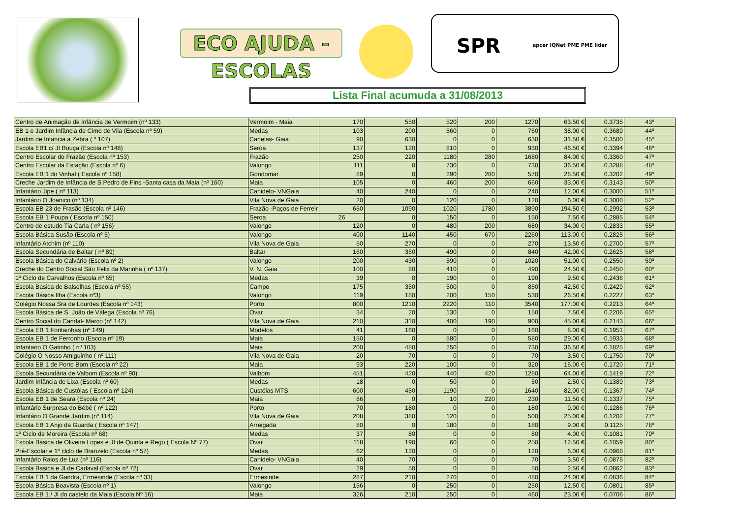ECO AJUDA - ESCOLAS
SPR apcer IQNet PME PME lider
Lista Final acumuda a 31/08/2013
| Centro de Animação de Infância de Vermoim (nº 133) | Vermoim - Maia | 170 | 550 | 520 | 200 | 1270 | 63.50 € | 0.3735 | 43º |
| EB 1 e Jardim Infância de Cimo de Vila (Escola nº 59) | Medas | 103 | 200 | 560 | 0 | 760 | 38.00 € | 0.3689 | 44º |
| Jardim de Infancia a Zebra ( º 107) | Canelas- Gaia | 90 | 630 | 0 | 0 | 630 | 31.50 € | 0.3500 | 45º |
| Escola EB1 c/ JI Bouça (Escola nº 148) | Seroa | 137 | 120 | 810 | 0 | 930 | 46.50 € | 0.3394 | 46º |
| Centro Escolar do Frazão (Escola nº 153) | Frazão | 250 | 220 | 1180 | 280 | 1680 | 84.00 € | 0.3360 | 47º |
| Centro Escolar da Estação (Escola nº 6) | Valongo | 111 | 0 | 730 | 0 | 730 | 36.50 € | 0.3288 | 48º |
| Escola EB 1 do Vinhal ( Escola nº 158) | Gondomar | 89 | 0 | 290 | 280 | 570 | 28.50 € | 0.3202 | 49º |
| Creche Jardim de Infância de S.Pedro de Fins -Santa casa da Maia (nº 160) | Maia | 105 | 0 | 460 | 200 | 660 | 33.00 € | 0.3143 | 50º |
| Infantário Jipe ( nº 113) | Canidelo- VNGaia | 40 | 240 | 0 | 0 | 240 | 12.00 € | 0.3000 | 51º |
| Infantário O Joanico (nº 134) | Vila Nova de Gaia | 20 | 0 | 120 | 0 | 120 | 6.00 € | 0.3000 | 52º |
| Escola EB 23 de Frasão (Escola nº 146) | Frazão -Paços de Ferreir | 650 | 1090 | 1020 | 1780 | 3890 | 194.50 € | 0.2992 | 53º |
| Escola EB 1 Poupa ( Escola nº 150) | Seroa | 26 | 0 | 150 | 0 | 150 | 7.50 € | 0.2885 | 54º |
| Centro de estudo Tia Carla ( nº 156) | Valongo | 120 | 0 | 480 | 200 | 680 | 34.00 € | 0.2833 | 55º |
| Escola Básica Susão (Escola nº 5) | Valongo | 400 | 1140 | 450 | 670 | 2260 | 113.00 € | 0.2825 | 56º |
| Infantário Atchim (nº 110) | Vila Nova de Gaia | 50 | 270 | 0 | 0 | 270 | 13.50 € | 0.2700 | 57º |
| Escola Secundária de Baltar ( nº 89) | Baltar | 160 | 350 | 490 | 0 | 840 | 42.00 € | 0.2625 | 58º |
| Escola Básica do Calvário (Escola nº 2) | Valongo | 200 | 430 | 590 | 0 | 1020 | 51.00 € | 0.2550 | 59º |
| Creche do Centro Social São Felix da Marinha ( nº 137) | V. N. Gaia | 100 | 80 | 410 | 0 | 490 | 24.50 € | 0.2450 | 60º |
| 1º Ciclo de Carvalhos (Escola nº 65) | Medas | 39 | 0 | 190 | 0 | 190 | 9.50 € | 0.2436 | 61º |
| Escola Basica de Balselhas (Escola nº 55) | Campo | 175 | 350 | 500 | 0 | 850 | 42.50 € | 0.2429 | 62º |
| Escola Básica Ilha (Escola nº3) | Valongo | 119 | 180 | 200 | 150 | 530 | 26.50 € | 0.2227 | 63º |
| Colégio Nossa Sra de Lourdes (Escola nº 143) | Porto | 800 | 1210 | 2220 | 110 | 3540 | 177.00 € | 0.2213 | 64º |
| Escola Básica de S. João de Válega (Escola nº 76) | Ovar | 34 | 20 | 130 | 0 | 150 | 7.50 € | 0.2206 | 65º |
| Centro Social do Candal- Marco (nº 142) | Vila Nova de Gaia | 210 | 310 | 400 | 190 | 900 | 45.00 € | 0.2143 | 66º |
| Escola EB 1 Fontainhas (nº 149) | Modelos | 41 | 160 | 0 | 0 | 160 | 8.00 € | 0.1951 | 67º |
| Escola EB 1 de Ferronho (Escola nº 19) | Maia | 150 | 0 | 580 | 0 | 580 | 29.00 € | 0.1933 | 68º |
| Infantario O Gatinho ( nº 103) | Maia | 200 | 480 | 250 | 0 | 730 | 36.50 € | 0.1825 | 69º |
| Colégio O Nosso Amiguinho ( nº 111) | Vila Nova de Gaia | 20 | 70 | 0 | 0 | 70 | 3.50 € | 0.1750 | 70º |
| Escola EB 1 de Porto Bom (Escola nº 22) | Maia | 93 | 220 | 100 | 0 | 320 | 16.00 € | 0.1720 | 71º |
| Escola Secundária de Valbom (Escola nº 90) | Valbom | 451 | 420 | 440 | 420 | 1280 | 64.00 € | 0.1419 | 72º |
| Jardim Infância de Lixa (Escola nº 60) | Medas | 18 | 0 | 50 | 0 | 50 | 2.50 € | 0.1389 | 73º |
| Escola Básica de Custóias ( Escola nº 124) | Custóias MTS | 600 | 450 | 1190 | 0 | 1640 | 82.00 € | 0.1367 | 74º |
| Escola EB 1 de Seara (Escola nº 24) | Maia | 86 | 0 | 10 | 220 | 230 | 11.50 € | 0.1337 | 75º |
| Infantário Surpresa do Bébé ( nº 122) | Porto | 70 | 180 | 0 | 0 | 180 | 9.00 € | 0.1286 | 76º |
| Infantário O Grande Jardim (nº 114) | Vila Nova de Gaia | 208 | 380 | 120 | 0 | 500 | 25.00 € | 0.1202 | 77º |
| Escola EB 1 Anjo da Guarda ( Escola nº 147) | Arreigada | 80 | 0 | 180 | 0 | 180 | 9.00 € | 0.1125 | 78º |
| 1º Ciclo de Moreira (Escola nº 68) | Medas | 37 | 80 | 0 | 0 | 80 | 4.00 € | 0.1081 | 79º |
| Escola Básica de Oliveira Lopes e JI de Quinta e Rego ( Escola Nº 77) | Ovar | 118 | 190 | 60 | 0 | 250 | 12.50 € | 0.1059 | 80º |
| Pré-Escolar e 1º clclo de Branzelo (Escola nº 57) | Medas | 62 | 120 | 0 | 0 | 120 | 6.00 € | 0.0968 | 81º |
| Infantário Raios de Luz (nº 116) | Canidelo- VNGaia | 40 | 70 | 0 | 0 | 70 | 3.50 € | 0.0875 | 82º |
| Escola Basica e JI de Cadaval (Escola nº 72) | Ovar | 29 | 50 | 0 | 0 | 50 | 2.50 € | 0.0862 | 83º |
| Escola EB 1 da Gandra, Ermesinde (Escola nº 33) | Ermesinde | 287 | 210 | 270 | 0 | 480 | 24.00 € | 0.0836 | 84º |
| Escola Básica Boavista (Escola nº 1) | Valongo | 156 | 0 | 250 | 0 | 250 | 12.50 € | 0.0801 | 85º |
| Escola EB 1 / JI do castelo da Maia (Escola Nº 16) | Maia | 326 | 210 | 250 | 0 | 460 | 23.00 € | 0.0706 | 86º |